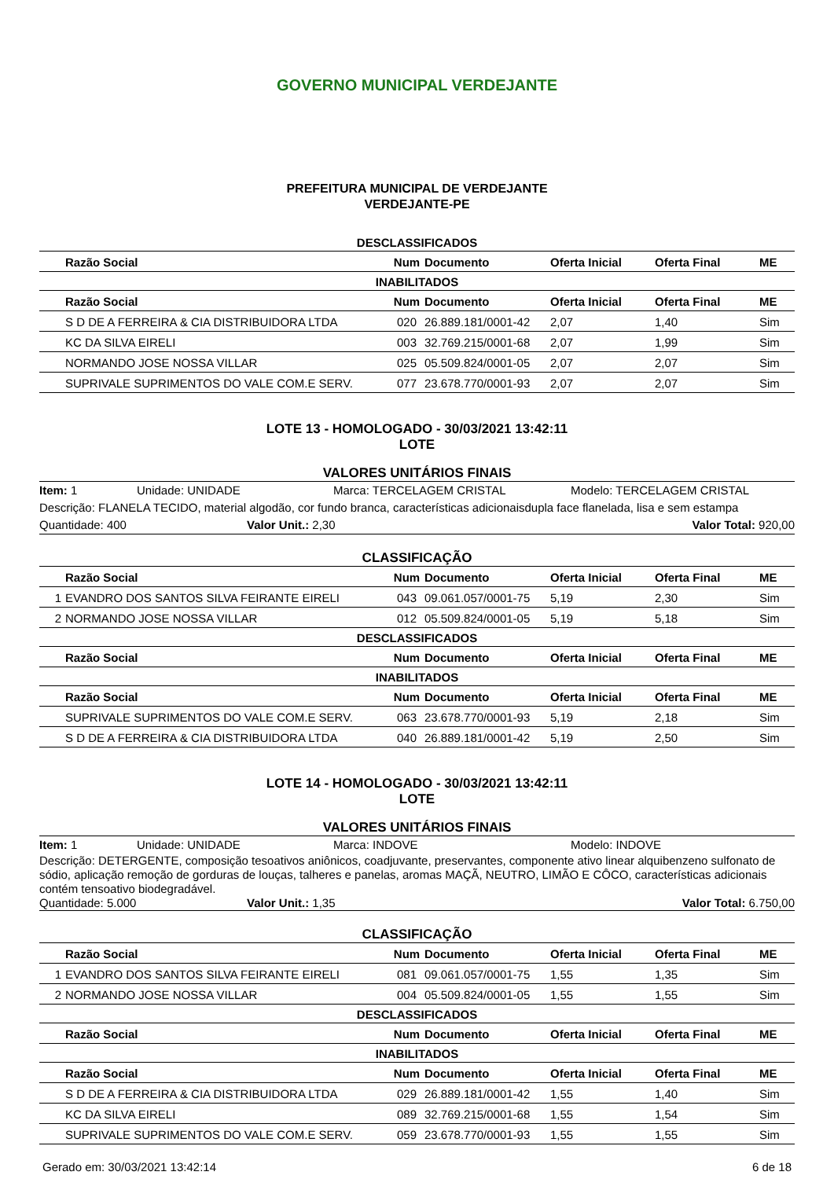GOVERNO MUNICIPAL VERDEJANTE
PREFEITURA MUNICIPAL DE VERDEJANTE
VERDEJANTE-PE
DESCLASSIFICADOS
| | Razão Social | Num | Documento | Oferta Inicial | Oferta Final | ME |
| --- | --- | --- | --- | --- | --- | --- |
INABILITADOS
| | Razão Social | Num | Documento | Oferta Inicial | Oferta Final | ME |
| --- | --- | --- | --- | --- | --- | --- |
| | S D DE A FERREIRA & CIA DISTRIBUIDORA LTDA | 020 | 26.889.181/0001-42 | 2,07 | 1,40 | Sim |
| | KC DA SILVA EIRELI | 003 | 32.769.215/0001-68 | 2,07 | 1,99 | Sim |
| | NORMANDO JOSE NOSSA VILLAR | 025 | 05.509.824/0001-05 | 2,07 | 2,07 | Sim |
| | SUPRIVALE SUPRIMENTOS DO VALE COM.E SERV. | 077 | 23.678.770/0001-93 | 2,07 | 2,07 | Sim |
LOTE 13 - HOMOLOGADO - 30/03/2021 13:42:11
LOTE
VALORES UNITÁRIOS FINAIS
Item: 1 Unidade: UNIDADE Marca: TERCELAGEM CRISTAL Modelo: TERCELAGEM CRISTAL
Descrição: FLANELA TECIDO, material algodão, cor fundo branca, características adicionaisdupla face flanelada, lisa e sem estampa
Quantidade: 400 Valor Unit.: 2,30 Valor Total: 920,00
CLASSIFICAÇÃO
| | Razão Social | Num | Documento | Oferta Inicial | Oferta Final | ME |
| --- | --- | --- | --- | --- | --- | --- |
| 1 | EVANDRO DOS SANTOS SILVA FEIRANTE EIRELI | 043 | 09.061.057/0001-75 | 5,19 | 2,30 | Sim |
| 2 | NORMANDO JOSE NOSSA VILLAR | 012 | 05.509.824/0001-05 | 5,19 | 5,18 | Sim |
DESCLASSIFICADOS
| | Razão Social | Num | Documento | Oferta Inicial | Oferta Final | ME |
| --- | --- | --- | --- | --- | --- | --- |
INABILITADOS
| | Razão Social | Num | Documento | Oferta Inicial | Oferta Final | ME |
| --- | --- | --- | --- | --- | --- | --- |
| | SUPRIVALE SUPRIMENTOS DO VALE COM.E SERV. | 063 | 23.678.770/0001-93 | 5,19 | 2,18 | Sim |
| | S D DE A FERREIRA & CIA DISTRIBUIDORA LTDA | 040 | 26.889.181/0001-42 | 5,19 | 2,50 | Sim |
LOTE 14 - HOMOLOGADO - 30/03/2021 13:42:11
LOTE
VALORES UNITÁRIOS FINAIS
Item: 1 Unidade: UNIDADE Marca: INDOVE Modelo: INDOVE
Descrição: DETERGENTE, composição tesoativos aniônicos, coadjuvante, preservantes, componente ativo linear alquibenzeno sulfonato de sódio, aplicação remoção de gorduras de louças, talheres e panelas, aromas MAÇÃ, NEUTRO, LIMÃO E CÔCO, características adicionais contém tensoativo biodegradável.
Quantidade: 5.000 Valor Unit.: 1,35 Valor Total: 6.750,00
CLASSIFICAÇÃO
| | Razão Social | Num | Documento | Oferta Inicial | Oferta Final | ME |
| --- | --- | --- | --- | --- | --- | --- |
| 1 | EVANDRO DOS SANTOS SILVA FEIRANTE EIRELI | 081 | 09.061.057/0001-75 | 1,55 | 1,35 | Sim |
| 2 | NORMANDO JOSE NOSSA VILLAR | 004 | 05.509.824/0001-05 | 1,55 | 1,55 | Sim |
DESCLASSIFICADOS
| | Razão Social | Num | Documento | Oferta Inicial | Oferta Final | ME |
| --- | --- | --- | --- | --- | --- | --- |
INABILITADOS
| | Razão Social | Num | Documento | Oferta Inicial | Oferta Final | ME |
| --- | --- | --- | --- | --- | --- | --- |
| | S D DE A FERREIRA & CIA DISTRIBUIDORA LTDA | 029 | 26.889.181/0001-42 | 1,55 | 1,40 | Sim |
| | KC DA SILVA EIRELI | 089 | 32.769.215/0001-68 | 1,55 | 1,54 | Sim |
| | SUPRIVALE SUPRIMENTOS DO VALE COM.E SERV. | 059 | 23.678.770/0001-93 | 1,55 | 1,55 | Sim |
Gerado em: 30/03/2021 13:42:14 6 de 18